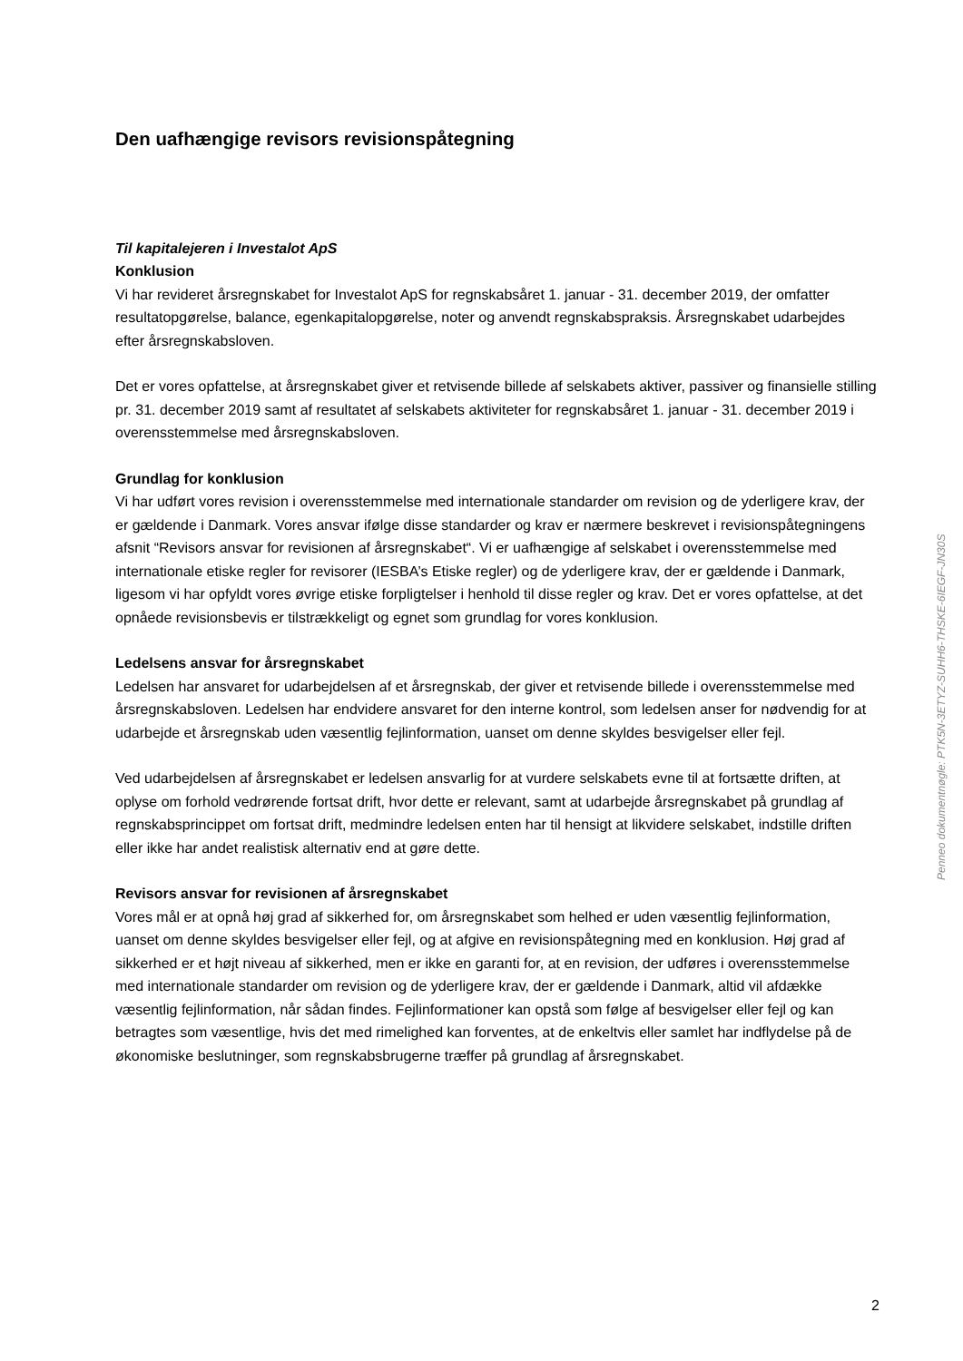Den uafhængige revisors revisionspåtegning
Til kapitalejeren i Investalot ApS
Konklusion
Vi har revideret årsregnskabet for Investalot ApS for regnskabsåret 1. januar - 31. december 2019, der omfatter resultatopgørelse, balance, egenkapitalopgørelse, noter og anvendt regnskabspraksis. Årsregnskabet udarbejdes efter årsregnskabsloven.
Det er vores opfattelse, at årsregnskabet giver et retvisende billede af selskabets aktiver, passiver og finansielle stilling pr. 31. december 2019 samt af resultatet af selskabets aktiviteter for regnskabsåret 1. januar - 31. december 2019 i overensstemmelse med årsregnskabsloven.
Grundlag for konklusion
Vi har udført vores revision i overensstemmelse med internationale standarder om revision og de yderligere krav, der er gældende i Danmark. Vores ansvar ifølge disse standarder og krav er nærmere beskrevet i revisionspåtegningens afsnit “Revisors ansvar for revisionen af årsregnskabet“. Vi er uafhængige af selskabet i overensstemmelse med internationale etiske regler for revisorer (IESBA’s Etiske regler) og de yderligere krav, der er gældende i Danmark, ligesom vi har opfyldt vores øvrige etiske forpligtelser i henhold til disse regler og krav. Det er vores opfattelse, at det opnåede revisionsbevis er tilstrækkeligt og egnet som grundlag for vores konklusion.
Ledelsens ansvar for årsregnskabet
Ledelsen har ansvaret for udarbejdelsen af et årsregnskab, der giver et retvisende billede i overensstemmelse med årsregnskabsloven. Ledelsen har endvidere ansvaret for den interne kontrol, som ledelsen anser for nødvendig for at udarbejde et årsregnskab uden væsentlig fejlinformation, uanset om denne skyldes besvigelser eller fejl.
Ved udarbejdelsen af årsregnskabet er ledelsen ansvarlig for at vurdere selskabets evne til at fortsætte driften, at oplyse om forhold vedrørende fortsat drift, hvor dette er relevant, samt at udarbejde årsregnskabet på grundlag af regnskabsprincippet om fortsat drift, medmindre ledelsen enten har til hensigt at likvidere selskabet, indstille driften eller ikke har andet realistisk alternativ end at gøre dette.
Revisors ansvar for revisionen af årsregnskabet
Vores mål er at opnå høj grad af sikkerhed for, om årsregnskabet som helhed er uden væsentlig fejlinformation, uanset om denne skyldes besvigelser eller fejl, og at afgive en revisionspåtegning med en konklusion. Høj grad af sikkerhed er et højt niveau af sikkerhed, men er ikke en garanti for, at en revision, der udføres i overensstemmelse med internationale standarder om revision og de yderligere krav, der er gældende i Danmark, altid vil afdække væsentlig fejlinformation, når sådan findes. Fejlinformationer kan opstå som følge af besvigelser eller fejl og kan betragtes som væsentlige, hvis det med rimelighed kan forventes, at de enkeltvis eller samlet har indflydelse på de økonomiske beslutninger, som regnskabsbrugerne træffer på grundlag af årsregnskabet.
Penneo dokumentnøgle: PTK5N-3ETYZ-SUHH6-THSKE-6IEGF-JN30S
2